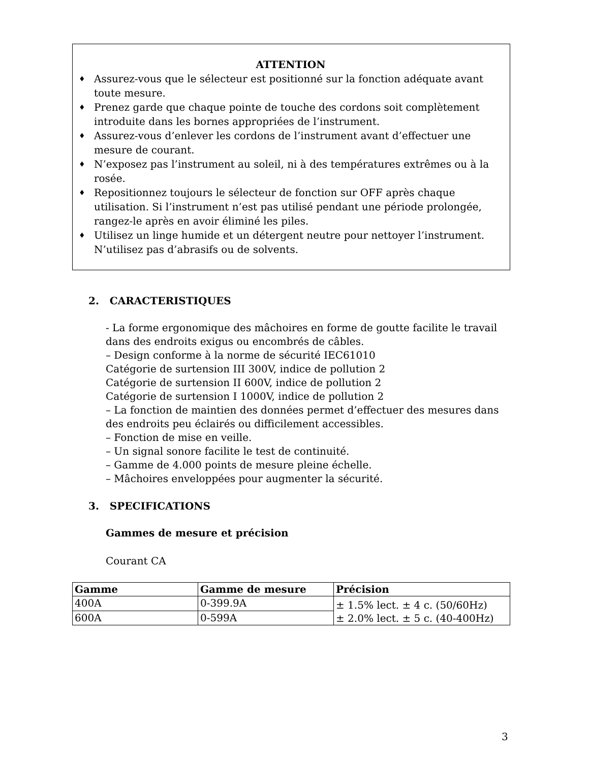ATTENTION
♦ Assurez-vous que le sélecteur est positionné sur la fonction adéquate avant toute mesure.
♦ Prenez garde que chaque pointe de touche des cordons soit complètement introduite dans les bornes appropriées de l’instrument.
♦ Assurez-vous d’enlever les cordons de l’instrument avant d’effectuer une mesure de courant.
♦ N’exposez pas l’instrument au soleil, ni à des températures extrêmes ou à la rosée.
♦ Repositionnez toujours le sélecteur de fonction sur OFF après chaque utilisation. Si l’instrument n’est pas utilisé pendant une période prolongée, rangez-le après en avoir éliminé les piles.
♦ Utilisez un linge humide et un détergent neutre pour nettoyer l’instrument. N’utilisez pas d’abrasifs ou de solvents.
2. CARACTERISTIQUES
- La forme ergonomique des mâchoires en forme de goutte facilite le travail dans des endroits exigus ou encombrés de câbles.
– Design conforme à la norme de sécurité IEC61010
Catégorie de surtension III 300V, indice de pollution 2
Catégorie de surtension II 600V, indice de pollution 2
Catégorie de surtension I 1000V, indice de pollution 2
– La fonction de maintien des données permet d’effectuer des mesures dans des endroits peu éclairés ou difficilement accessibles.
– Fonction de mise en veille.
– Un signal sonore facilite le test de continuité.
– Gamme de 4.000 points de mesure pleine échelle.
– Mâchoires enveloppées pour augmenter la sécurité.
3. SPECIFICATIONS
Gammes de mesure et précision
Courant CA
| Gamme | Gamme de mesure | Précision |
| --- | --- | --- |
| 400A | 0-399.9A | ± 1.5% lect. ± 4 c. (50/60Hz) ± 2.0% lect. ± 5 c. (40-400Hz) |
| 600A | 0-599A | |
3